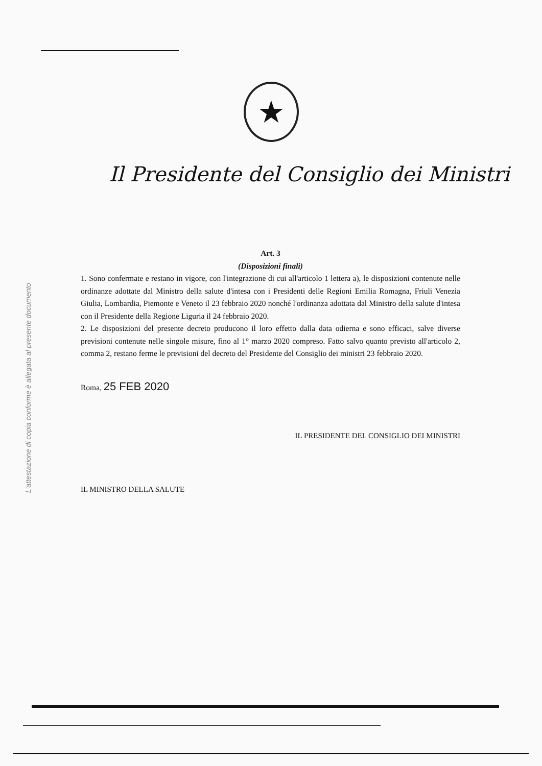L'attestazione di copia conforme è allegata al presente documento
★
Il Presidente del Consiglio dei Ministri
Art. 3
(Disposizioni finali)
1. Sono confermate e restano in vigore, con l'integrazione di cui all'articolo 1 lettera a), le disposizioni contenute nelle ordinanze adottate dal Ministro della salute d'intesa con i Presidenti delle Regioni Emilia Romagna, Friuli Venezia Giulia, Lombardia, Piemonte e Veneto il 23 febbraio 2020 nonché l'ordinanza adottata dal Ministro della salute d'intesa con il Presidente della Regione Liguria il 24 febbraio 2020.
2. Le disposizioni del presente decreto producono il loro effetto dalla data odierna e sono efficaci, salve diverse previsioni contenute nelle singole misure, fino al 1° marzo 2020 compreso. Fatto salvo quanto previsto all'articolo 2, comma 2, restano ferme le previsioni del decreto del Presidente del Consiglio dei ministri 23 febbraio 2020.
Roma, 25 FEB 2020
IL PRESIDENTE DEL CONSIGLIO DEI MINISTRI
IL MINISTRO DELLA SALUTE